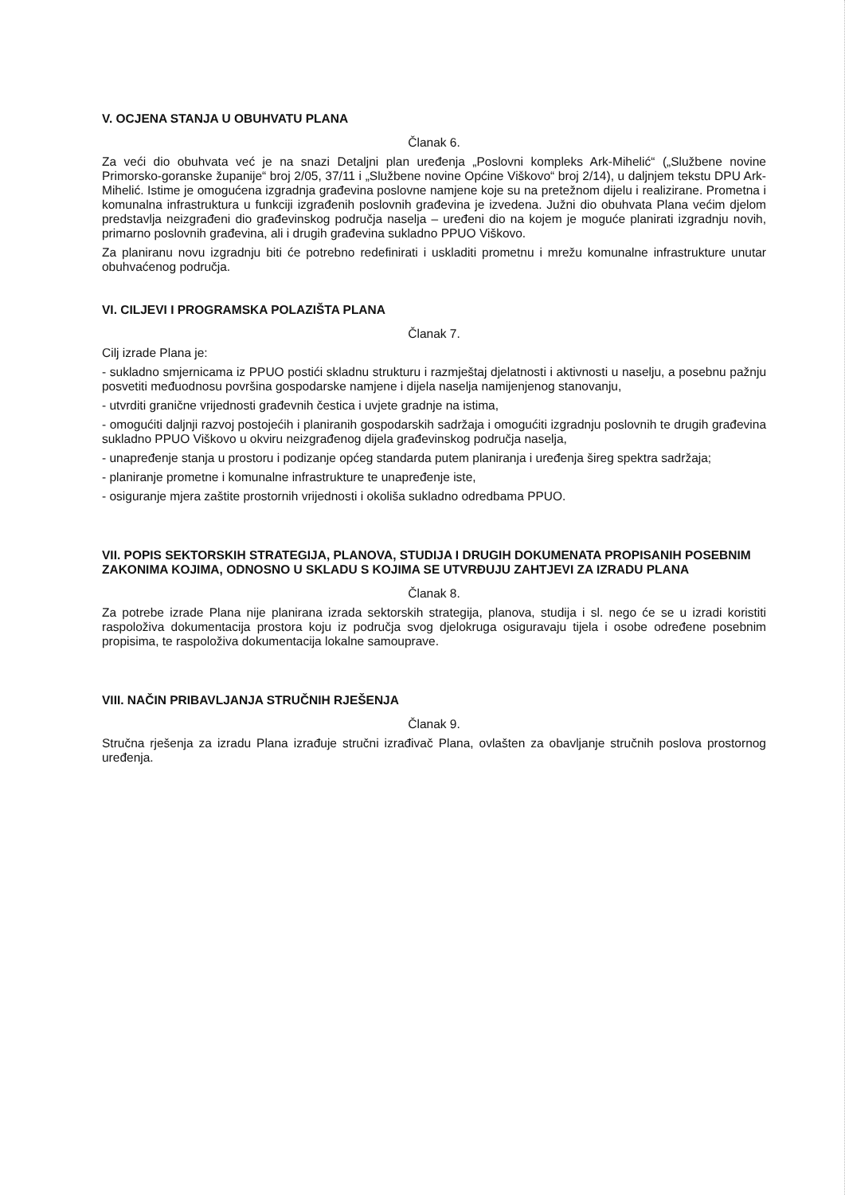V. OCJENA STANJA U OBUHVATU PLANA
Članak 6.
Za veći dio obuhvata već je na snazi Detaljni plan uređenja „Poslovni kompleks Ark-Mihelić“ („Službene novine Primorsko-goranske županije“ broj 2/05, 37/11 i „Službene novine Općine Viškovo“ broj 2/14), u daljnjem tekstu DPU Ark-Mihelić. Istime je omogućena izgradnja građevina poslovne namjene koje su na pretežnom dijelu i realizirane. Prometna i komunalna infrastruktura u funkciji izgrađenih poslovnih građevina je izvedena. Južni dio obuhvata Plana većim djelom predstavlja neizgrađeni dio građevinskog područja naselja – uređeni dio na kojem je moguće planirati izgradnju novih, primarno poslovnih građevina, ali i drugih građevina sukladno PPUO Viškovo.
Za planiranu novu izgradnju biti će potrebno redefinirati i uskladiti prometnu i mrežu komunalne infrastrukture unutar obuhvaćenog područja.
VI. CILJEVI I PROGRAMSKA POLAZIŠTA PLANA
Članak 7.
Cilj izrade Plana je:
- sukladno smjernicama iz PPUO postići skladnu strukturu i razmještaj djelatnosti i aktivnosti u naselju, a posebnu pažnju posvetiti međuodnosu površina gospodarske namjene i dijela naselja namijenjenog stanovanju,
- utvrditi granične vrijednosti građevnih čestica i uvjete gradnje na istima,
- omogućiti daljnji razvoj postojećih i planiranih gospodarskih sadržaja i omogućiti izgradnju poslovnih te drugih građevina sukladno PPUO Viškovo u okviru neizgrađenog dijela građevinskog područja naselja,
- unapređenje stanja u prostoru i podizanje općeg standarda putem planiranja i uređenja šireg spektra sadržaja;
- planiranje prometne i komunalne infrastrukture te unapređenje iste,
- osiguranje mjera zaštite prostornih vrijednosti i okoliša sukladno odredbama PPUO.
VII. POPIS SEKTORSKIH STRATEGIJA, PLANOVA, STUDIJA I DRUGIH DOKUMENATA PROPISANIH POSEBNIM ZAKONIMA KOJIMA, ODNOSNO U SKLADU S KOJIMA SE UTVRĐUJU ZAHTJEVI ZA IZRADU PLANA
Članak 8.
Za potrebe izrade Plana nije planirana izrada sektorskih strategija, planova, studija i sl. nego će se u izradi koristiti raspoloživa dokumentacija prostora koju iz područja svog djelokruga osiguravaju tijela i osobe određene posebnim propisima, te raspoloživa dokumentacija lokalne samouprave.
VIII. NAČIN PRIBAVLJANJA STRUČNIH RJEŠENJA
Članak 9.
Stručna rješenja za izradu Plana izrađuje stručni izrađivač Plana, ovlašten za obavljanje stručnih poslova prostornog uređenja.